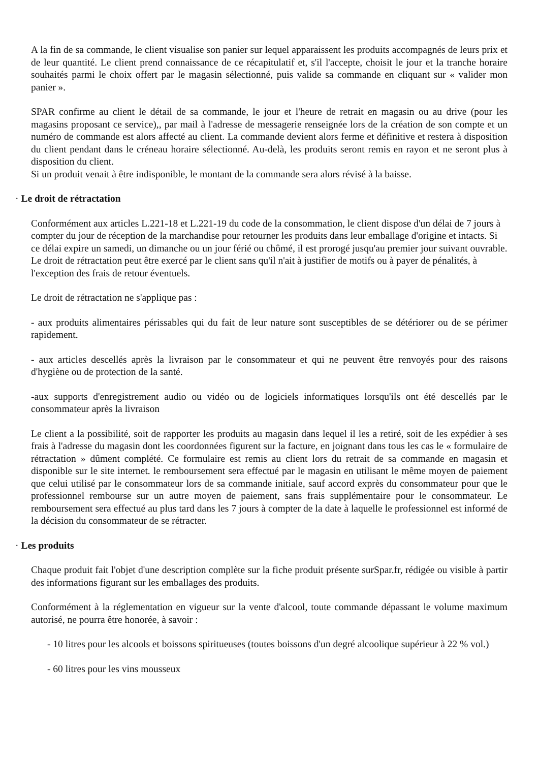A la fin de sa commande, le client visualise son panier sur lequel apparaissent les produits accompagnés de leurs prix et de leur quantité. Le client prend connaissance de ce récapitulatif et, s'il l'accepte, choisit le jour et la tranche horaire souhaités parmi le choix offert par le magasin sélectionné, puis valide sa commande en cliquant sur « valider mon panier ».
SPAR confirme au client le détail de sa commande, le jour et l'heure de retrait en magasin ou au drive (pour les magasins proposant ce service),, par mail à l'adresse de messagerie renseignée lors de la création de son compte et un numéro de commande est alors affecté au client. La commande devient alors ferme et définitive et restera à disposition du client pendant dans le créneau horaire sélectionné. Au-delà, les produits seront remis en rayon et ne seront plus à disposition du client.
Si un produit venait à être indisponible, le montant de la commande sera alors révisé à la baisse.
· Le droit de rétractation
Conformément aux articles L.221-18 et L.221-19 du code de la consommation, le client dispose d'un délai de 7 jours à compter du jour de réception de la marchandise pour retourner les produits dans leur emballage d'origine et intacts. Si ce délai expire un samedi, un dimanche ou un jour férié ou chômé, il est prorogé jusqu'au premier jour suivant ouvrable.
Le droit de rétractation peut être exercé par le client sans qu'il n'ait à justifier de motifs ou à payer de pénalités, à l'exception des frais de retour éventuels.
Le droit de rétractation ne s'applique pas :
- aux produits alimentaires périssables qui du fait de leur nature sont susceptibles de se détériorer ou de se périmer rapidement.
- aux articles descellés après la livraison par le consommateur et qui ne peuvent être renvoyés pour des raisons d'hygiène ou de protection de la santé.
-aux supports d'enregistrement audio ou vidéo ou de logiciels informatiques lorsqu'ils ont été descellés par le consommateur après la livraison
Le client a la possibilité, soit de rapporter les produits au magasin dans lequel il les a retiré, soit de les expédier à ses frais à l'adresse du magasin dont les coordonnées figurent sur la facture, en joignant dans tous les cas le « formulaire de rétractation » dûment complété. Ce formulaire est remis au client lors du retrait de sa commande en magasin et disponible sur le site internet. le remboursement sera effectué par le magasin en utilisant le même moyen de paiement que celui utilisé par le consommateur lors de sa commande initiale, sauf accord exprès du consommateur pour que le professionnel rembourse sur un autre moyen de paiement, sans frais supplémentaire pour le consommateur. Le remboursement sera effectué au plus tard dans les 7 jours à compter de la date à laquelle le professionnel est informé de la décision du consommateur de se rétracter.
· Les produits
Chaque produit fait l'objet d'une description complète sur la fiche produit présente surSpar.fr, rédigée ou visible à partir des informations figurant sur les emballages des produits.
Conformément à la réglementation en vigueur sur la vente d'alcool, toute commande dépassant le volume maximum autorisé, ne pourra être honorée, à savoir :
- 10 litres pour les alcools et boissons spiritueuses (toutes boissons d'un degré alcoolique supérieur à 22 % vol.)
- 60 litres pour les vins mousseux